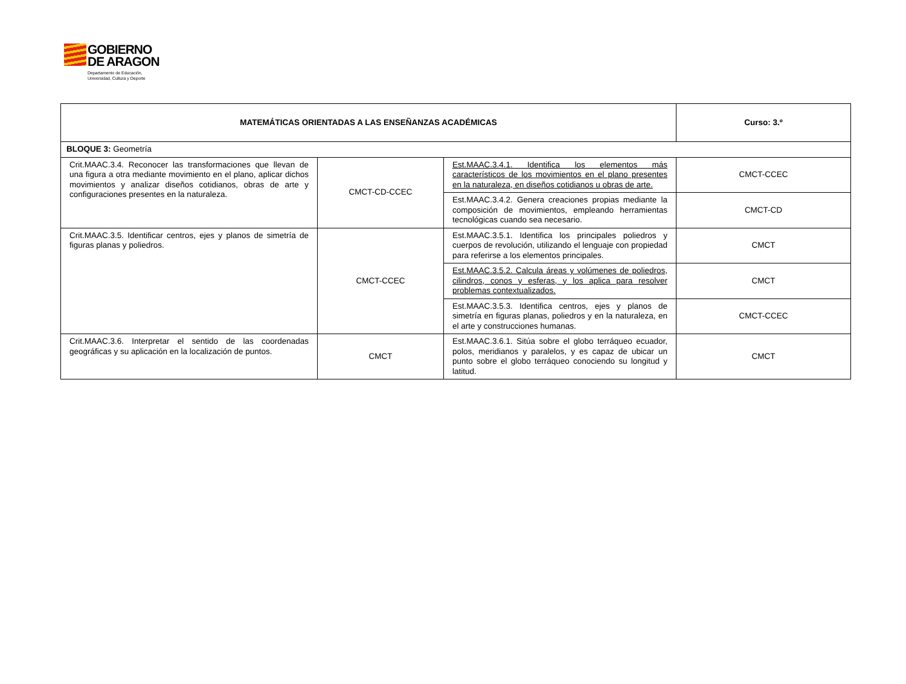GOBIERNO
DE ARAGON
Departamento de Educación,
Universidad, Cultura y Deporte
| MATEMÁTICAS ORIENTADAS A LAS ENSEÑANZAS ACADÉMICAS | | | Curso: 3.º |
| BLOQUE 3: Geometría | | | |
| Crit.MAAC.3.4. Reconocer las transformaciones que llevan de una figura a otra mediante movimiento en el plano, aplicar dichos movimientos y analizar diseños cotidianos, obras de arte y configuraciones presentes en la naturaleza. | CMCT-CD-CCEC | Est.MAAC.3.4.1. Identifica los elementos más característicos de los movimientos en el plano presentes en la naturaleza, en diseños cotidianos u obras de arte. | CMCT-CCEC |
| | | Est.MAAC.3.4.2. Genera creaciones propias mediante la composición de movimientos, empleando herramientas tecnológicas cuando sea necesario. | CMCT-CD |
| Crit.MAAC.3.5. Identificar centros, ejes y planos de simetría de figuras planas y poliedros. | CMCT-CCEC | Est.MAAC.3.5.1. Identifica los principales poliedros y cuerpos de revolución, utilizando el lenguaje con propiedad para referirse a los elementos principales. | CMCT |
| | | Est.MAAC.3.5.2. Calcula áreas y volúmenes de poliedros, cilindros, conos y esferas, y los aplica para resolver problemas contextualizados. | CMCT |
| | | Est.MAAC.3.5.3. Identifica centros, ejes y planos de simetría en figuras planas, poliedros y en la naturaleza, en el arte y construcciones humanas. | CMCT-CCEC |
| Crit.MAAC.3.6. Interpretar el sentido de las coordenadas geográficas y su aplicación en la localización de puntos. | CMCT | Est.MAAC.3.6.1. Sitúa sobre el globo terráqueo ecuador, polos, meridianos y paralelos, y es capaz de ubicar un punto sobre el globo terráqueo conociendo su longitud y latitud. | CMCT |